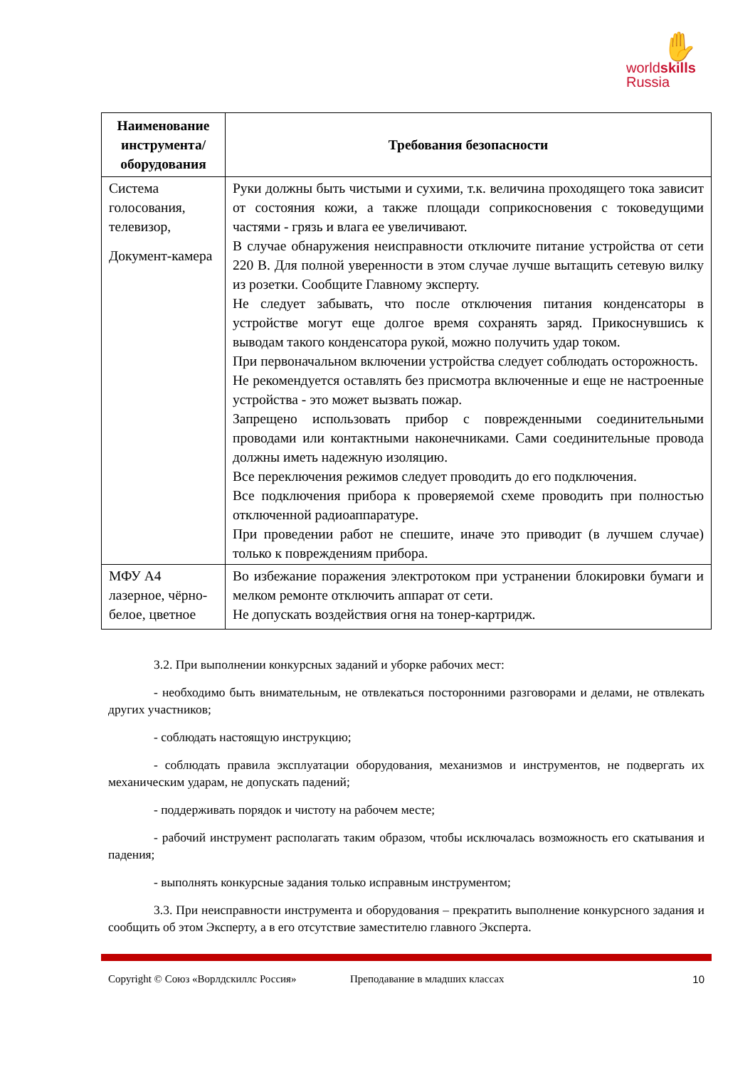✋
worldskills
Russia
| Наименование инструмента/ оборудования | Требования безопасности |
| --- | --- |
| Система голосования, телевизор, Документ-камера | Руки должны быть чистыми и сухими, т.к. величина проходящего тока зависит от состояния кожи, а также площади соприкосновения с токоведущими частями - грязь и влага ее увеличивают. В случае обнаружения неисправности отключите питание устройства от сети 220 В. Для полной уверенности в этом случае лучше вытащить сетевую вилку из розетки. Сообщите Главному эксперту. Не следует забывать, что после отключения питания конденсаторы в устройстве могут еще долгое время сохранять заряд. Прикоснувшись к выводам такого конденсатора рукой, можно получить удар током. При первоначальном включении устройства следует соблюдать осторожность. Не рекомендуется оставлять без присмотра включенные и еще не настроенные устройства - это может вызвать пожар. Запрещено использовать прибор с поврежденными соединительными проводами или контактными наконечниками. Сами соединительные провода должны иметь надежную изоляцию. Все переключения режимов следует проводить до его подключения. Все подключения прибора к проверяемой схеме проводить при полностью отключенной радиоаппаратуре. При проведении работ не спешите, иначе это приводит (в лучшем случае) только к повреждениям прибора. |
| МФУ А4 лазерное, чёрно-белое, цветное | Во избежание поражения электротоком при устранении блокировки бумаги и мелком ремонте отключить аппарат от сети. Не допускать воздействия огня на тонер-картридж. |
3.2. При выполнении конкурсных заданий и уборке рабочих мест:
- необходимо быть внимательным, не отвлекаться посторонними разговорами и делами, не отвлекать других участников;
- соблюдать настоящую инструкцию;
- соблюдать правила эксплуатации оборудования, механизмов и инструментов, не подвергать их механическим ударам, не допускать падений;
- поддерживать порядок и чистоту на рабочем месте;
- рабочий инструмент располагать таким образом, чтобы исключалась возможность его скатывания и падения;
- выполнять конкурсные задания только исправным инструментом;
3.3. При неисправности инструмента и оборудования – прекратить выполнение конкурсного задания и сообщить об этом Эксперту, а в его отсутствие заместителю главного Эксперта.
Copyright © Союз «Ворлдскиллс Россия» Преподавание в младших классах 10